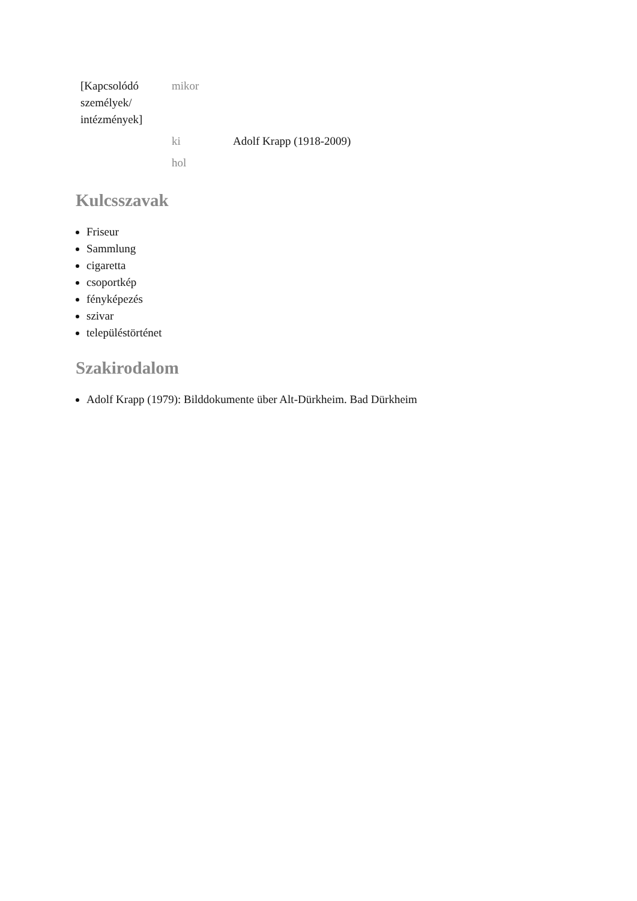| [Kapcsolódó személyek/ intézmények] | mikor | |
| | ki | Adolf Krapp (1918-2009) |
| | hol | |
Kulcsszavak
Friseur
Sammlung
cigaretta
csoportkép
fényképezés
szivar
településtörténet
Szakirodalom
Adolf Krapp (1979): Bilddokumente über Alt-Dürkheim. Bad Dürkheim